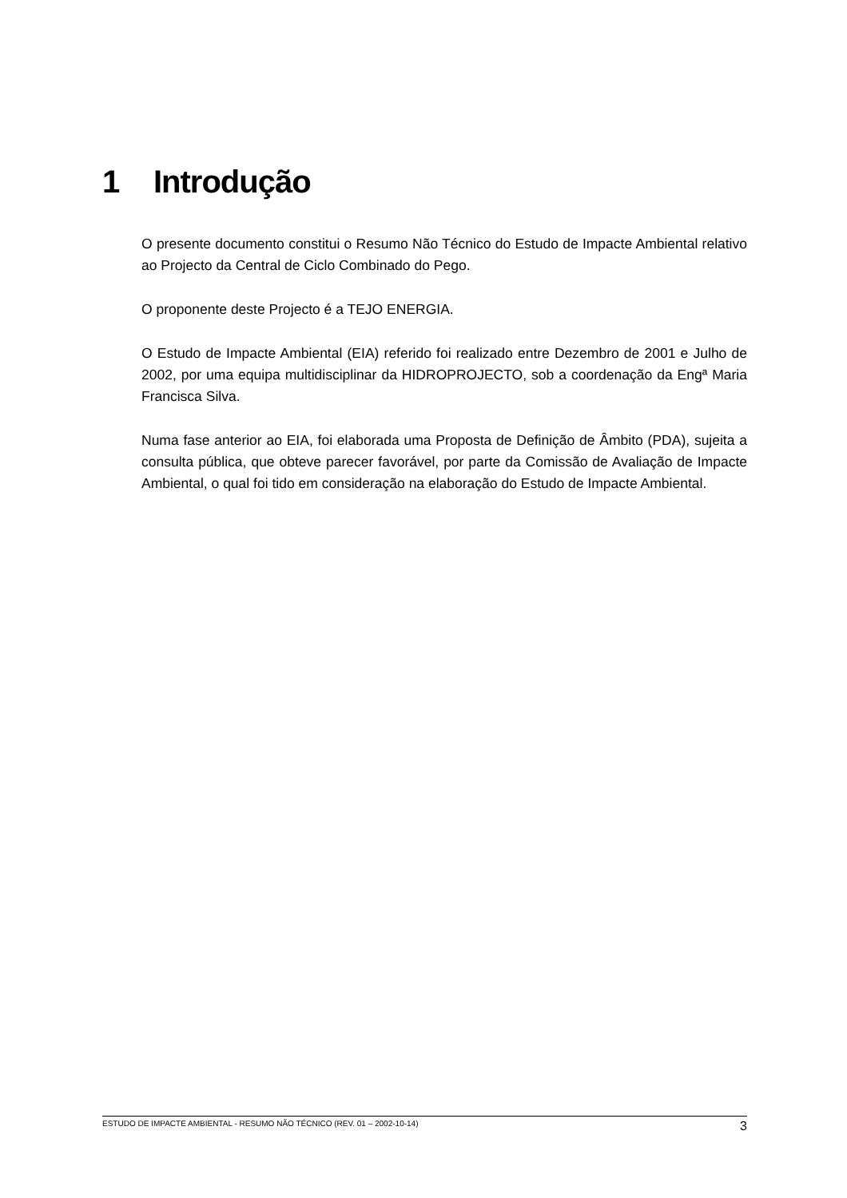1 Introdução
O presente documento constitui o Resumo Não Técnico do Estudo de Impacte Ambiental relativo ao Projecto da Central de Ciclo Combinado do Pego.
O proponente deste Projecto é a TEJO ENERGIA.
O Estudo de Impacte Ambiental (EIA) referido foi realizado entre Dezembro de 2001 e Julho de 2002, por uma equipa multidisciplinar da HIDROPROJECTO, sob a coordenação da Engª Maria Francisca Silva.
Numa fase anterior ao EIA, foi elaborada uma Proposta de Definição de Âmbito (PDA), sujeita a consulta pública, que obteve parecer favorável, por parte da Comissão de Avaliação de Impacte Ambiental, o qual foi tido em consideração na elaboração do Estudo de Impacte Ambiental.
ESTUDO DE IMPACTE AMBIENTAL - RESUMO NÃO TÉCNICO (REV. 01 – 2002-10-14) 3